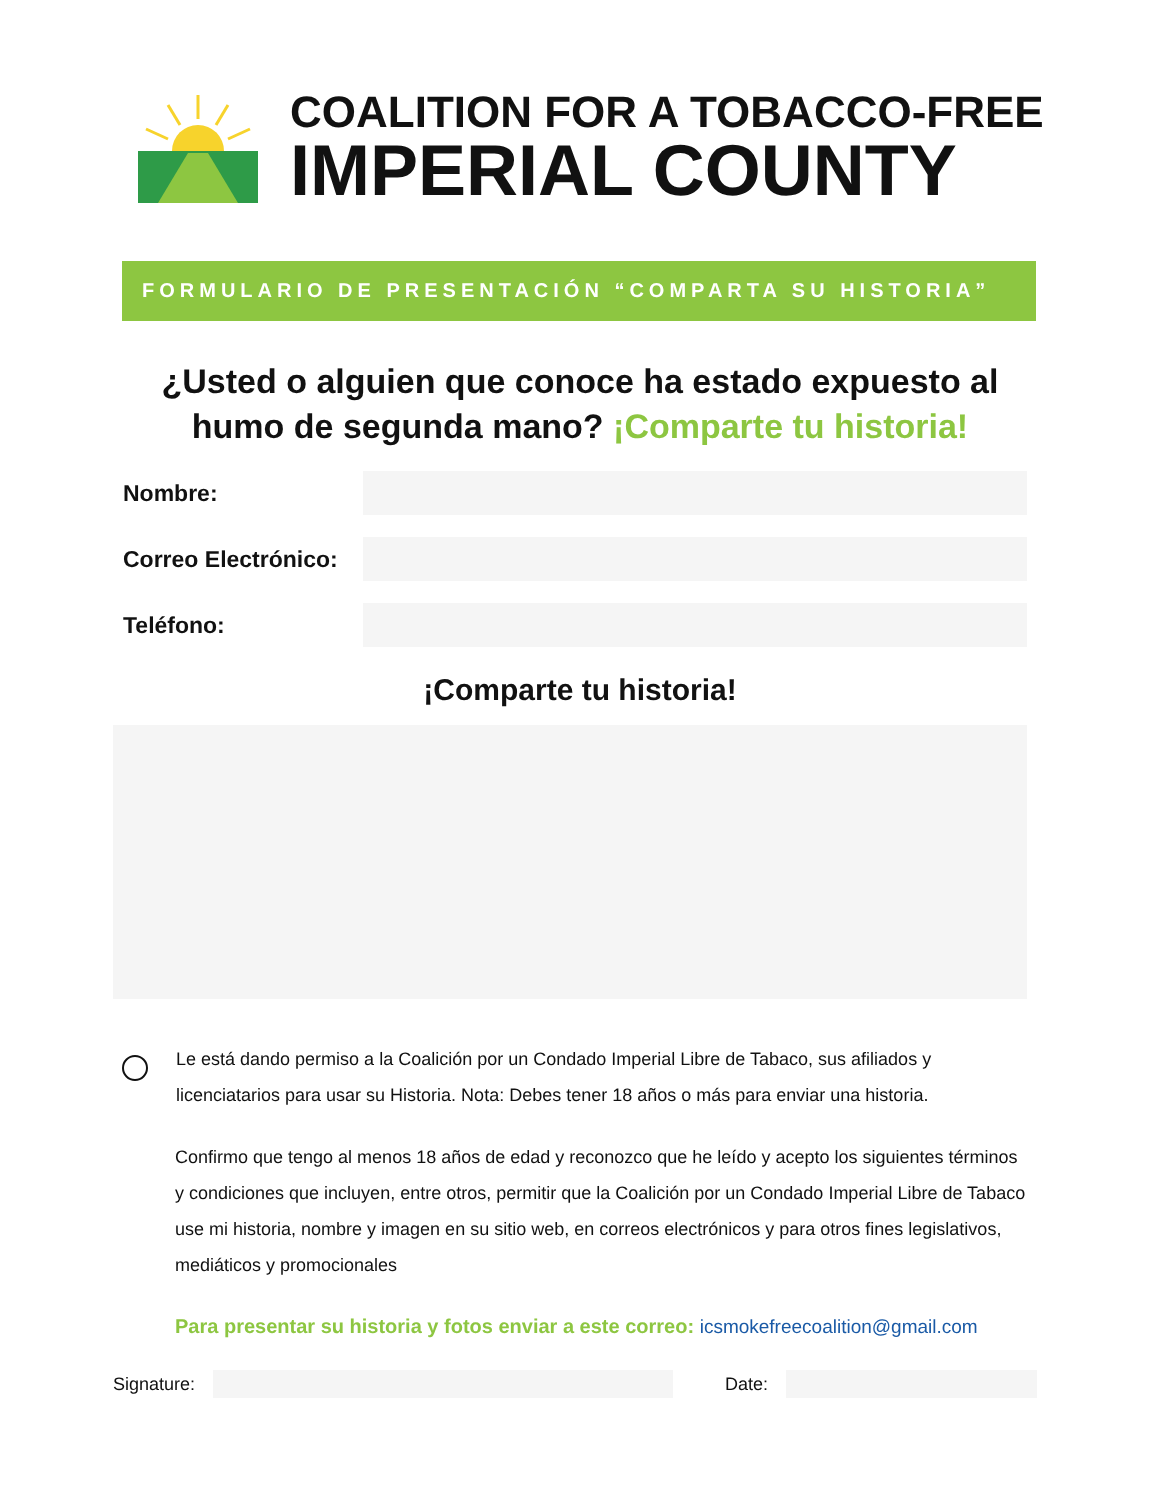COALITION FOR A TOBACCO-FREE
IMPERIAL COUNTY
FORMULARIO DE PRESENTACIÓN “COMPARTA SU HISTORIA”
¿Usted o alguien que conoce ha estado expuesto al
humo de segunda mano? ¡Comparte tu historia!
Nombre:
Correo Electrónico:
Teléfono:
¡Comparte tu historia!
Le está dando permiso a la Coalición por un Condado Imperial Libre de Tabaco, sus afiliados y licenciatarios para usar su Historia. Nota: Debes tener 18 años o más para enviar una historia.
Confirmo que tengo al menos 18 años de edad y reconozco que he leído y acepto los siguientes términos y condiciones que incluyen, entre otros, permitir que la Coalición por un Condado Imperial Libre de Tabaco use mi historia, nombre y imagen en su sitio web, en correos electrónicos y para otros fines legislativos, mediáticos y promocionales
Para presentar su historia y fotos enviar a este correo: icsmokefreecoalition@gmail.com
Signature: Date: